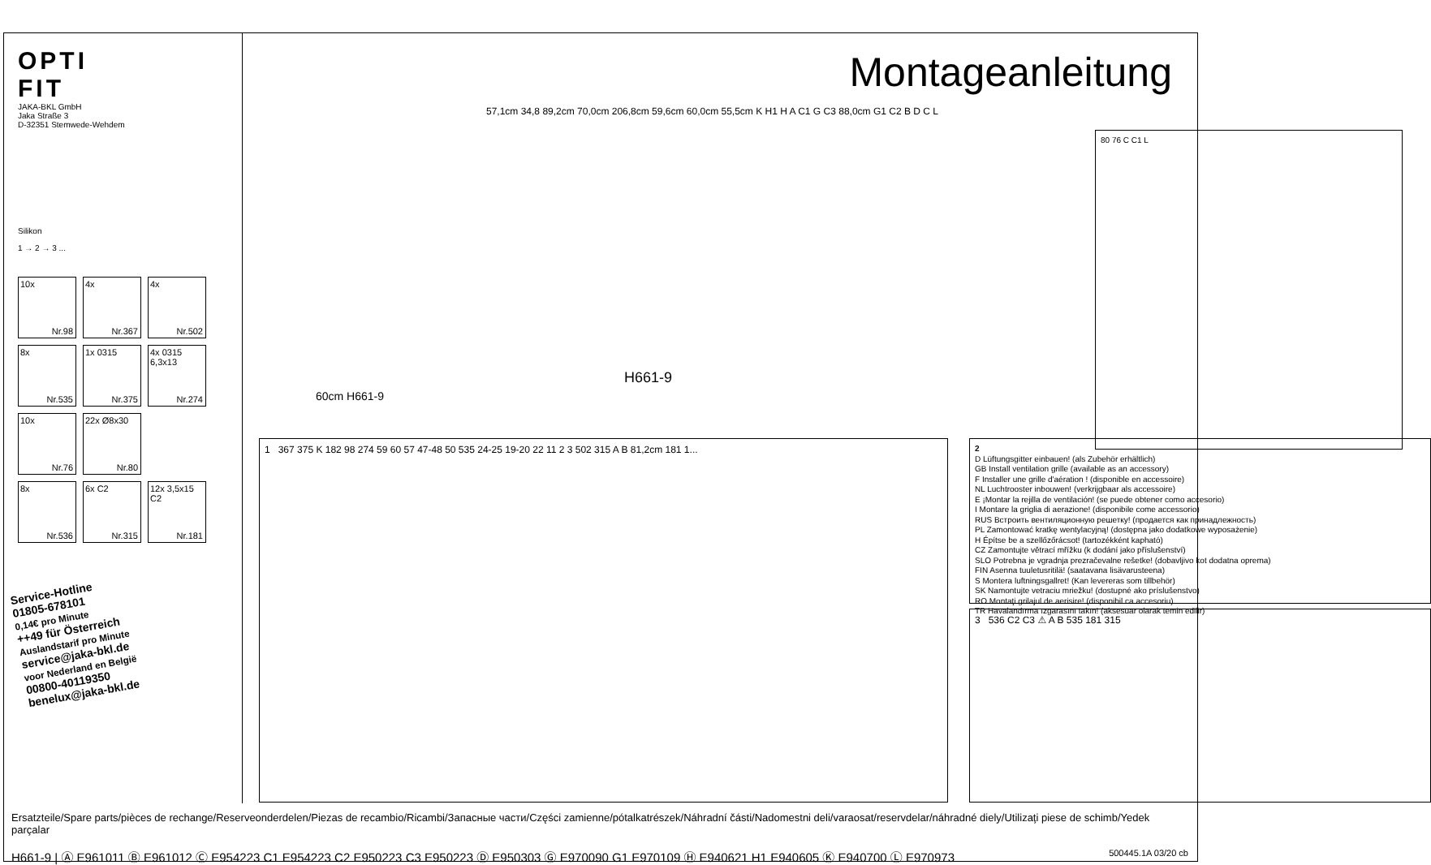OPTI
FIT
JAKA-BKL GmbH
Jaka Straße 3
D-32351 Stemwede-Wehdem
Silikon
1 → 2 → 3 ...
10x
Nr.98
4x
Nr.367
4x
Nr.502
8x
Nr.535
1x 0315
Nr.375
4x 0315 6,3x13
Nr.274
10x
Nr.76
22x Ø8x30
Nr.80
8x
Nr.536
6x C2
Nr.315
12x 3,5x15 C2
Nr.181
Service-Hotline
01805-678101
0,14€ pro Minute
++49 für Österreich
Auslandstarif pro Minute
service@jaka-bkl.de
voor Nederland en België
00800-40119350
benelux@jaka-bkl.de
Montageanleitung
60cm H661-9
H661-9
57,1cm 34,8 89,2cm 70,0cm 206,8cm 59,6cm 60,0cm 55,5cm K H1 H A C1 G C3 88,0cm G1 C2 B D C L
80 76 C C1 L
1 367 375 K 182 98 274 59 60 57 47-48 50 535 24-25 19-20 22 11 2 3 502 315 A B 81,2cm 181 1...
2
D Lüftungsgitter einbauen! (als Zubehör erhältlich)
GB Install ventilation grille (available as an accessory)
F Installer une grille d'aération ! (disponible en accessoire)
NL Luchtrooster inbouwen! (verkrijgbaar als accessoire)
E ¡Montar la rejilla de ventilación! (se puede obtener como accesorio)
I Montare la griglia di aerazione! (disponibile come accessorio)
RUS Встроить вентиляционную решетку! (продается как принадлежность)
PL Zamontować kratkę wentylacyjną! (dostępna jako dodatkowe wyposażenie)
H Építse be a szellőzőrácsot! (tartozékként kapható)
CZ Zamontujte větrací mřížku (k dodání jako příslušenství)
SLO Potrebna je vgradnja prezračevalne rešetke! (dobavljivo kot dodatna oprema)
FIN Asenna tuuletusritilä! (saatavana lisävarusteena)
S Montera luftningsgallret! (Kan levereras som tillbehör)
SK Namontujte vetraciu mriežku! (dostupné ako príslušenstvo)
RO Montaţi grilajul de aerisire! (disponibil ca accesoriu)
TR Havalandırma ızgarasını takın! (aksesuar olarak temin edilir)
3 536 C2 C3 ⚠ A B 535 181 315
Ersatzteile/Spare parts/pièces de rechange/Reserveonderdelen/Piezas de recambio/Ricambi/Запасные части/Części zamienne/pótalkatrészek/Náhradní části/Nadomestni deli/varaosat/reservdelar/náhradné diely/Utilizaţi piese de schimb/Yedek parçalar
H661-9 | Ⓐ E961011 Ⓑ E961012 Ⓒ E954223 C1 E954223 C2 E950223 C3 E950223 Ⓓ E950303 Ⓖ E970090 G1 E970109 Ⓗ E940621 H1 E940605 Ⓚ E940700 Ⓛ E970973 500445.1A 03/20 cb